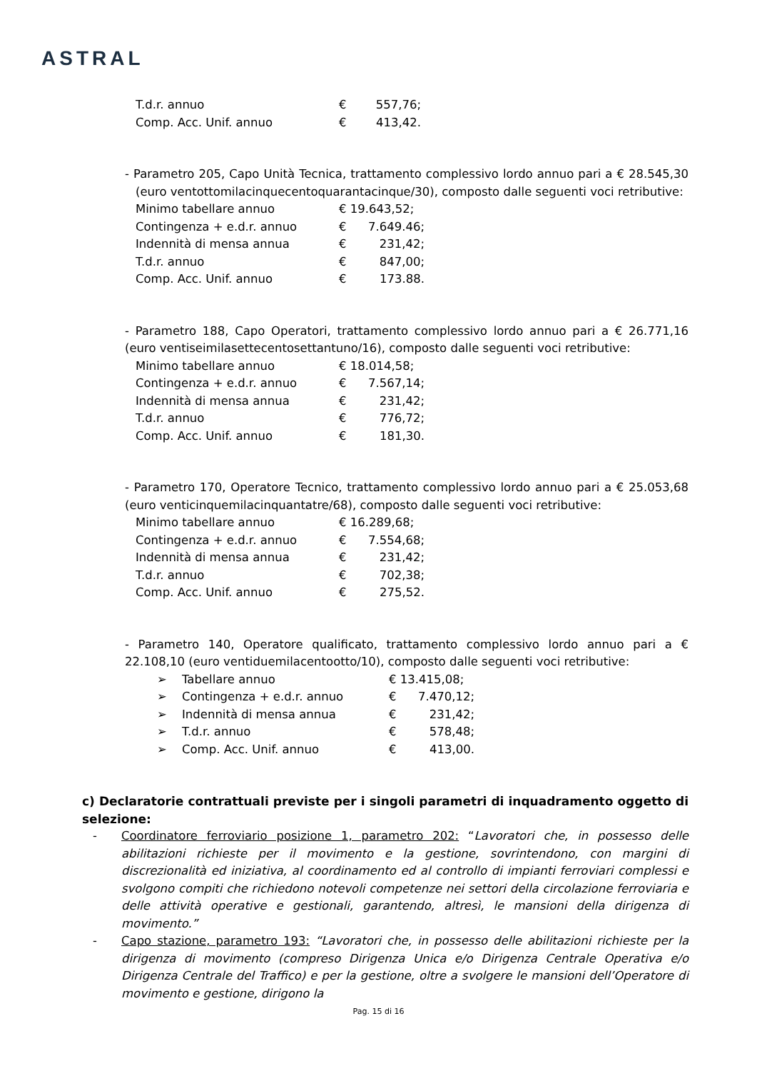ASTRAL
| T.d.r. annuo | € | 557,76; |
| Comp. Acc. Unif. annuo | € | 413,42. |
- Parametro 205, Capo Unità Tecnica, trattamento complessivo lordo annuo pari a € 28.545,30 (euro ventottomilacinquecentoquarantacinque/30), composto dalle seguenti voci retributive:
| Minimo tabellare annuo | € 19.643,52; | |
| Contingenza + e.d.r. annuo | € | 7.649.46; |
| Indennità di mensa annua | € | 231,42; |
| T.d.r. annuo | € | 847,00; |
| Comp. Acc. Unif. annuo | € | 173.88. |
- Parametro 188, Capo Operatori, trattamento complessivo lordo annuo pari a € 26.771,16 (euro ventiseimilasettecentosettantuno/16), composto dalle seguenti voci retributive:
| Minimo tabellare annuo | € 18.014,58; | |
| Contingenza + e.d.r. annuo | € | 7.567,14; |
| Indennità di mensa annua | € | 231,42; |
| T.d.r. annuo | € | 776,72; |
| Comp. Acc. Unif. annuo | € | 181,30. |
- Parametro 170, Operatore Tecnico, trattamento complessivo lordo annuo pari a € 25.053,68 (euro venticinquemilacinquantatre/68), composto dalle seguenti voci retributive:
| Minimo tabellare annuo | € 16.289,68; | |
| Contingenza + e.d.r. annuo | € | 7.554,68; |
| Indennità di mensa annua | € | 231,42; |
| T.d.r. annuo | € | 702,38; |
| Comp. Acc. Unif. annuo | € | 275,52. |
- Parametro 140, Operatore qualificato, trattamento complessivo lordo annuo pari a € 22.108,10 (euro ventiduemilacentootto/10), composto dalle seguenti voci retributive:
| ➢ | Tabellare annuo | € 13.415,08; | |
| ➢ | Contingenza + e.d.r. annuo | € | 7.470,12; |
| ➢ | Indennità di mensa annua | € | 231,42; |
| ➢ | T.d.r. annuo | € | 578,48; |
| ➢ | Comp. Acc. Unif. annuo | € | 413,00. |
c) Declaratorie contrattuali previste per i singoli parametri di inquadramento oggetto di selezione:
- Coordinatore ferroviario posizione 1, parametro 202: “Lavoratori che, in possesso delle abilitazioni richieste per il movimento e la gestione, sovrintendono, con margini di discrezionalità ed iniziativa, al coordinamento ed al controllo di impianti ferroviari complessi e svolgono compiti che richiedono notevoli competenze nei settori della circolazione ferroviaria e delle attività operative e gestionali, garantendo, altresì, le mansioni della dirigenza di movimento.”
- Capo stazione, parametro 193: “Lavoratori che, in possesso delle abilitazioni richieste per la dirigenza di movimento (compreso Dirigenza Unica e/o Dirigenza Centrale Operativa e/o Dirigenza Centrale del Traffico) e per la gestione, oltre a svolgere le mansioni dell’Operatore di movimento e gestione, dirigono la
Pag. 15 di 16